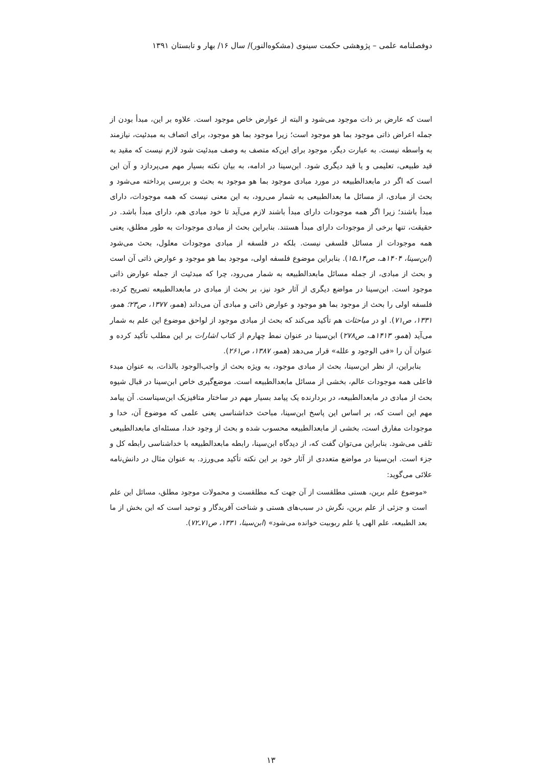دوفصلنامه علمی – پژوهشی حکمت سینوی (مشکوه‌النور)/ سال ۱۶/ بهار و تابستان ۱۳۹۱
است که عارض بر ذات موجود می‌شود و البته از عوارض خاص موجود است. علاوه بر این، مبدأ بودن از جمله اعراض ذاتی موجود بما هو موجود است؛ زیرا موجود بما هو موجود، برای اتصاف به مبدئیت، نیازمند به واسطه نیست. به عبارت دیگر، موجود برای این‌که متصف به وصف مبدئیت شود لازم نیست که مقید به قید طبیعی، تعلیمی و یا قید دیگری شود. ابن‌سینا در ادامه، به بیان نکته بسیار مهم می‌پردازد و آن این است که اگر در مابعدالطبیعه در مورد مبادی موجود بما هو موجود به بحث و بررسی پرداخته می‌شود و بحث از مبادی، از مسائل ما بعدالطبیعی به شمار می‌رود، به این معنی نیست که همه موجودات، دارای مبدأ باشند؛ زیرا اگر همه موجودات دارای مبدأ باشند لازم می‌آید تا خود مبادی هم، دارای مبدأ باشد. در حقیقت، تنها برخی از موجودات دارای مبدأ هستند. بنابراین بحث از مبادی موجودات به طور مطلق، یعنی همه موجودات از مسائل فلسفی نیست. بلکه در فلسفه از مبادی موجودات معلول، بحث می‌شود (ابن‌سینا، ۱۴۰۴هـ، ص۱۴ـ۱۵). بنابراین موضوع فلسفه اولی، موجود بما هو موجود و عوارض ذاتی آن است و بحث از مبادی، از جمله مسائل مابعدالطبیعه به شمار می‌رود، چرا که مبدئیت از جمله عوارض ذاتی موجود است. ابن‌سینا در مواضع دیگری از آثار خود نیز، بر بحث از مبادی در مابعدالطبیعه تصریح کرده، فلسفه اولی را بحث از موجود بما هو موجود و عوارض ذاتی و مبادی آن می‌داند (همو، ۱۳۷۷، ص۲۳؛ همو، ۱۳۳۱، ص۷۱). او در مباحثات هم تأکید می‌کند که بحث از مبادی موجود از لواحق موضوع این علم به شمار می‌آید (همو، ۱۴۱۳هـ، ص۲۷۸) ابن‌سینا در عنوان نمط چهارم از کتاب اشارات بر این مطلب تأکید کرده و عنوان آن را «فی الوجود و علله» قرار می‌دهد (همو، ۱۳۸۷، ص۲۶۱).
بنابراین، از نظر ابن‌سینا، بحث از مبادی موجود، به ویژه بحث از واجب‌الوجود بالذات، به عنوان مبدء فاعلی همه موجودات عالم، بخشی از مسائل مابعدالطبیعه است. موضع‌گیری خاص ابن‌سینا در قبال شیوه بحث از مبادی در مابعدالطبیعه، در بردارنده یک پیامد بسیار مهم در ساختار متافیزیک ابن‌سیناست. آن پیامد مهم این است که، بر اساس این پاسخ ابن‌سینا، مباحث خداشناسی یعنی علمی که موضوع آن، خدا و موجودات مفارق است، بخشی از مابعدالطبیعه محسوب شده و بحث از وجود خدا، مسئله‌ای مابعدالطبیعی تلقی می‌شود. بنابراین می‌توان گفت که، از دیدگاه ابن‌سینا، رابطه مابعدالطبیعه با خداشناسی رابطه کل و جزء است. ابن‌سینا در مواضع متعددی از آثار خود بر این نکته تأکید می‌ورزد. به عنوان مثال در دانش‌نامه علائی می‌گوید:
«موضوع علم برین، هستی مطلقست از آن جهت کـه مطلقست و محمولات موجود مطلق، مسائل این علم است و جزئی از علم برین، نگرش در سبب‌های هستی و شناخت آفریدگار و توحید است که این بخش از ما بعد الطبیعه، علم الهی یا علم ربوبیت خوانده می‌شود» (ابن‌سینا، ۱۳۳۱، ص۷۱ـ۷۲).
۱۳